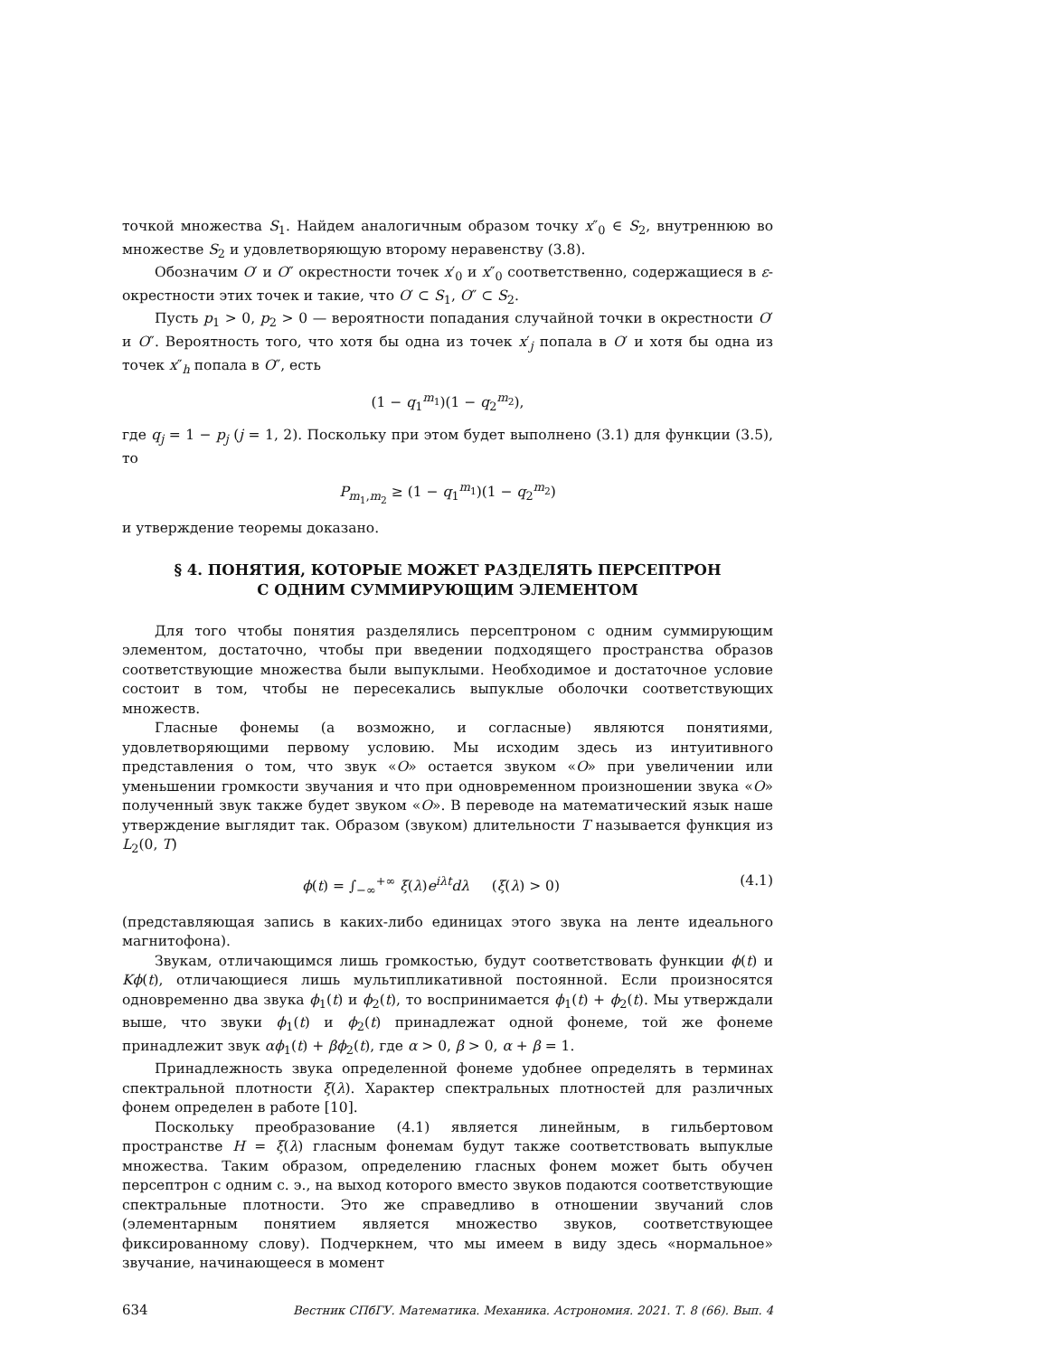точкой множества S<sub>1</sub>. Найдем аналогичным образом точку x″<sub>0</sub> ∈ S<sub>2</sub>, внутреннюю во множестве S<sub>2</sub> и удовлетворяющую второму неравенству (3.8).
Обозначим O′ и O″ окрестности точек x′<sub>0</sub> и x″<sub>0</sub> соответственно, содержащиеся в ε-окрестности этих точек и такие, что O′ ⊂ S<sub>1</sub>, O″ ⊂ S<sub>2</sub>.
Пусть p<sub>1</sub> > 0, p<sub>2</sub> > 0 — вероятности попадания случайной точки в окрестности O′ и O″. Вероятность того, что хотя бы одна из точек x′<sub>j</sub> попала в O′ и хотя бы одна из точек x″<sub>h</sub> попала в O″, есть
(1 − q<sub>1</sub><sup>m<sub>1</sub></sup>)(1 − q<sub>2</sub><sup>m<sub>2</sub></sup>),
где q<sub>j</sub> = 1 − p<sub>j</sub> (j = 1, 2). Поскольку при этом будет выполнено (3.1) для функции (3.5), то
P<sub>m<sub>1</sub>,m<sub>2</sub></sub> ≥ (1 − q<sub>1</sub><sup>m<sub>1</sub></sup>)(1 − q<sub>2</sub><sup>m<sub>2</sub></sup>)
и утверждение теоремы доказано.
§ 4. ПОНЯТИЯ, КОТОРЫЕ МОЖЕТ РАЗДЕЛЯТЬ ПЕРСЕПТРОН
С ОДНИМ СУММИРУЮЩИМ ЭЛЕМЕНТОМ
Для того чтобы понятия разделялись персептроном с одним суммирующим элементом, достаточно, чтобы при введении подходящего пространства образов соответствующие множества были выпуклыми. Необходимое и достаточное условие состоит в том, чтобы не пересекались выпуклые оболочки соответствующих множеств.
Гласные фонемы (а возможно, и согласные) являются понятиями, удовлетворяющими первому условию. Мы исходим здесь из интуитивного представления о том, что звук «O» остается звуком «O» при увеличении или уменьшении громкости звучания и что при одновременном произношении звука «O» полученный звук также будет звуком «O». В переводе на математический язык наше утверждение выглядит так. Образом (звуком) длительности T называется функция из L<sub>2</sub>(0, T)
ϕ(t) = ∫<sub>−∞</sub><sup>+∞</sup> ξ(λ)e<sup>iλt</sup>dλ (ξ(λ) > 0) (4.1)
(представляющая запись в каких-либо единицах этого звука на ленте идеального магнитофона).
Звукам, отличающимся лишь громкостью, будут соответствовать функции ϕ(t) и Kϕ(t), отличающиеся лишь мультипликативной постоянной. Если произносятся одновременно два звука ϕ<sub>1</sub>(t) и ϕ<sub>2</sub>(t), то воспринимается ϕ<sub>1</sub>(t) + ϕ<sub>2</sub>(t). Мы утверждали выше, что звуки ϕ<sub>1</sub>(t) и ϕ<sub>2</sub>(t) принадлежат одной фонеме, той же фонеме принадлежит звук αϕ<sub>1</sub>(t) + βϕ<sub>2</sub>(t), где α > 0, β > 0, α + β = 1.
Принадлежность звука определенной фонеме удобнее определять в терминах спектральной плотности ξ(λ). Характер спектральных плотностей для различных фонем определен в работе [10].
Поскольку преобразование (4.1) является линейным, в гильбертовом пространстве H = ξ(λ) гласным фонемам будут также соответствовать выпуклые множества. Таким образом, определению гласных фонем может быть обучен персептрон с одним с. э., на выход которого вместо звуков подаются соответствующие спектральные плотности. Это же справедливо в отношении звучаний слов (элементарным понятием является множество звуков, соответствующее фиксированному слову). Подчеркнем, что мы имеем в виду здесь «нормальное» звучание, начинающееся в момент
634 Вестник СПбГУ. Математика. Механика. Астрономия. 2021. Т. 8 (66). Вып. 4